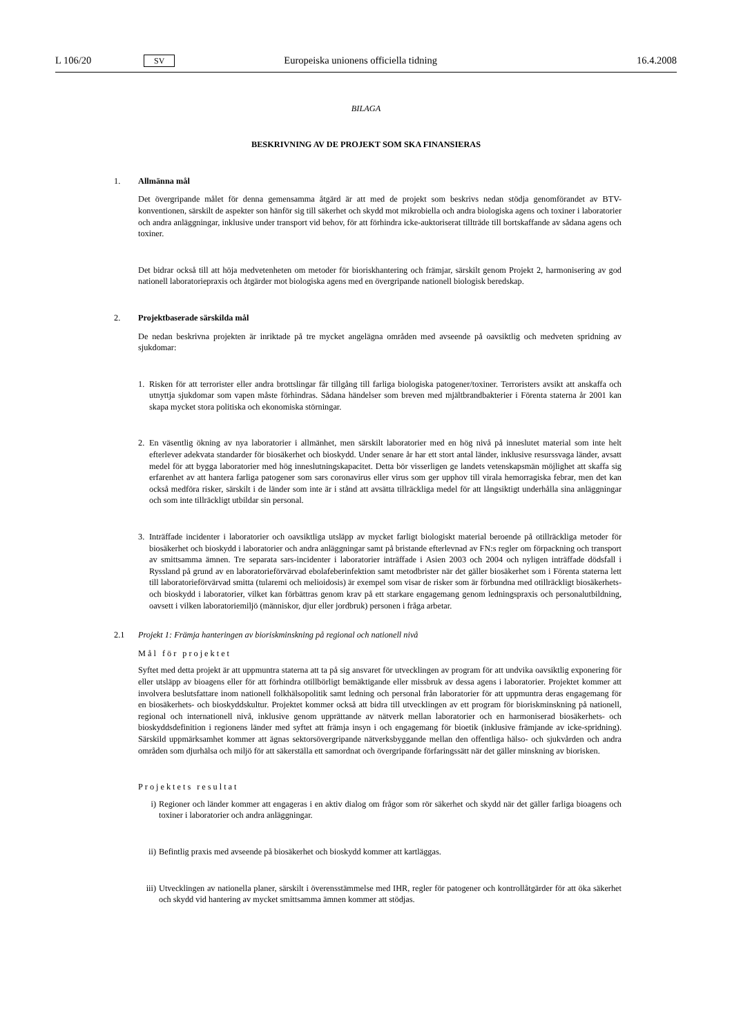L 106/20 SV Europeiska unionens officiella tidning 16.4.2008
BILAGA
BESKRIVNING AV DE PROJEKT SOM SKA FINANSIERAS
1. Allmänna mål
Det övergripande målet för denna gemensamma åtgärd är att med de projekt som beskrivs nedan stödja genomförandet av BTV-konventionen, särskilt de aspekter son hänför sig till säkerhet och skydd mot mikrobiella och andra biologiska agens och toxiner i laboratorier och andra anläggningar, inklusive under transport vid behov, för att förhindra icke-auktoriserat tillträde till bortskaffande av sådana agens och toxiner.
Det bidrar också till att höja medvetenheten om metoder för bioriskhantering och främjar, särskilt genom Projekt 2, harmonisering av god nationell laboratoriepraxis och åtgärder mot biologiska agens med en övergripande nationell biologisk beredskap.
2. Projektbaserade särskilda mål
De nedan beskrivna projekten är inriktade på tre mycket angelägna områden med avseende på oavsiktlig och medveten spridning av sjukdomar:
1. Risken för att terrorister eller andra brottslingar får tillgång till farliga biologiska patogener/toxiner. Terroristers avsikt att anskaffa och utnyttja sjukdomar som vapen måste förhindras. Sådana händelser som breven med mjältbrandbakterier i Förenta staterna år 2001 kan skapa mycket stora politiska och ekonomiska störningar.
2. En väsentlig ökning av nya laboratorier i allmänhet, men särskilt laboratorier med en hög nivå på inneslutet material som inte helt efterlever adekvata standarder för biosäkerhet och bioskydd. Under senare år har ett stort antal länder, inklusive resurssvaga länder, avsatt medel för att bygga laboratorier med hög inneslutningskapacitet. Detta bör visserligen ge landets vetenskapsmän möjlighet att skaffa sig erfarenhet av att hantera farliga patogener som sars coronavirus eller virus som ger upphov till virala hemorragiska febrar, men det kan också medföra risker, särskilt i de länder som inte är i stånd att avsätta tillräckliga medel för att långsiktigt underhålla sina anläggningar och som inte tillräckligt utbildar sin personal.
3. Inträffade incidenter i laboratorier och oavsiktliga utsläpp av mycket farligt biologiskt material beroende på otillräckliga metoder för biosäkerhet och bioskydd i laboratorier och andra anläggningar samt på bristande efterlevnad av FN:s regler om förpackning och transport av smittsamma ämnen. Tre separata sars-incidenter i laboratorier inträffade i Asien 2003 och 2004 och nyligen inträffade dödsfall i Ryssland på grund av en laboratorieförvärvad ebolafeberinfektion samt metodbrister när det gäller biosäkerhet som i Förenta staterna lett till laboratorieförvärvad smitta (tularemi och melioidosis) är exempel som visar de risker som är förbundna med otillräckligt biosäkerhets- och bioskydd i laboratorier, vilket kan förbättras genom krav på ett starkare engagemang genom ledningspraxis och personalutbildning, oavsett i vilken laboratoriemiljö (människor, djur eller jordbruk) personen i fråga arbetar.
2.1 Projekt 1: Främja hanteringen av bioriskminskning på regional och nationell nivå
Mål för projektet
Syftet med detta projekt är att uppmuntra staterna att ta på sig ansvaret för utvecklingen av program för att undvika oavsiktlig exponering för eller utsläpp av bioagens eller för att förhindra otillbörligt bemäktigande eller missbruk av dessa agens i laboratorier. Projektet kommer att involvera beslutsfattare inom nationell folkhälsopolitik samt ledning och personal från laboratorier för att uppmuntra deras engagemang för en biosäkerhets- och bioskyddskultur. Projektet kommer också att bidra till utvecklingen av ett program för bioriskminskning på nationell, regional och internationell nivå, inklusive genom upprättande av nätverk mellan laboratorier och en harmoniserad biosäkerhets- och bioskyddsdefinition i regionens länder med syftet att främja insyn i och engagemang för bioetik (inklusive främjande av icke-spridning). Särskild uppmärksamhet kommer att ägnas sektorsövergripande nätverksbyggande mellan den offentliga hälso- och sjukvården och andra områden som djurhälsa och miljö för att säkerställa ett samordnat och övergripande förfaringssätt när det gäller minskning av biorisken.
Projektets resultat
i) Regioner och länder kommer att engageras i en aktiv dialog om frågor som rör säkerhet och skydd när det gäller farliga bioagens och toxiner i laboratorier och andra anläggningar.
ii) Befintlig praxis med avseende på biosäkerhet och bioskydd kommer att kartläggas.
iii) Utvecklingen av nationella planer, särskilt i överensstämmelse med IHR, regler för patogener och kontrollåtgärder för att öka säkerhet och skydd vid hantering av mycket smittsamma ämnen kommer att stödjas.